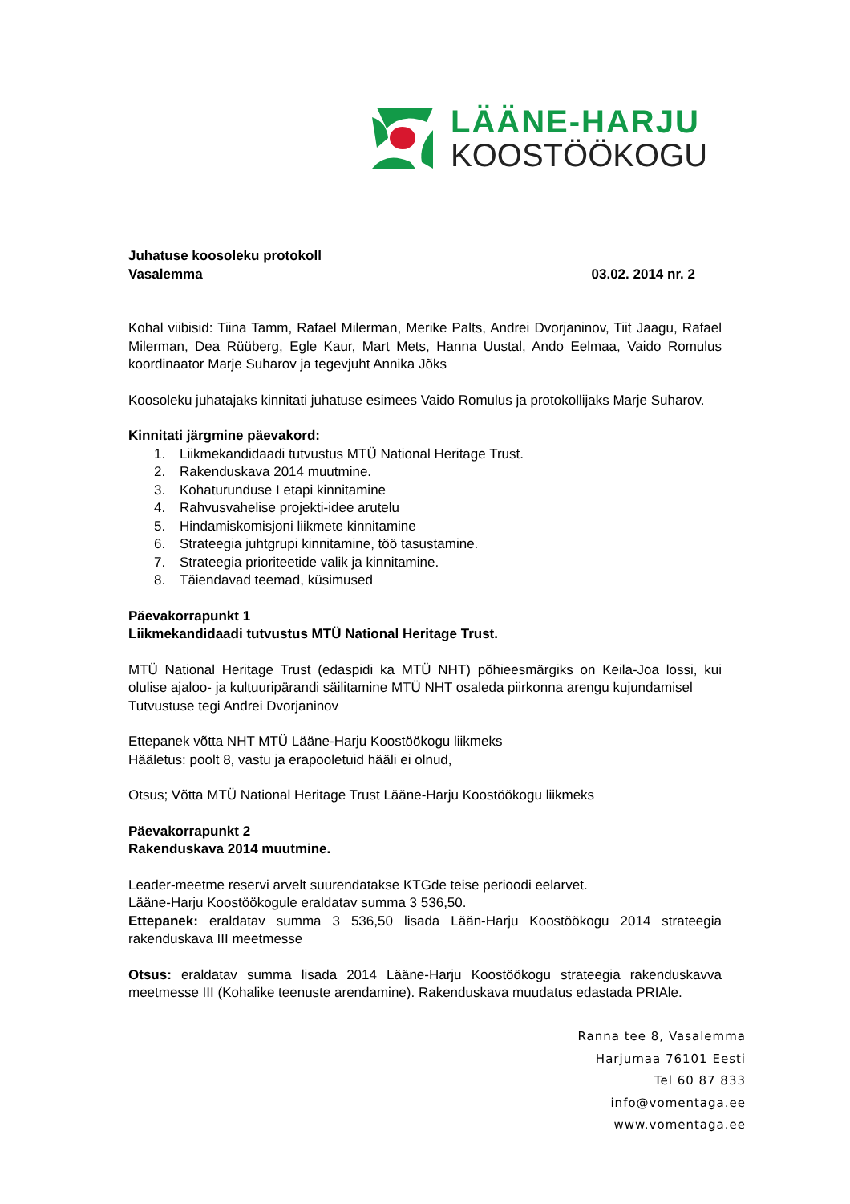LÄÄNE-HARJU
KOOSTÖÖKOGU
Juhatuse koosoleku protokoll
Vasalemma 03.02. 2014 nr. 2
Kohal viibisid: Tiina Tamm, Rafael Milerman, Merike Palts, Andrei Dvorjaninov, Tiit Jaagu, Rafael Milerman, Dea Rüüberg, Egle Kaur, Mart Mets, Hanna Uustal, Ando Eelmaa, Vaido Romulus koordinaator Marje Suharov ja tegevjuht Annika Jõks
Koosoleku juhatajaks kinnitati juhatuse esimees Vaido Romulus ja protokollijaks Marje Suharov.
Kinnitati järgmine päevakord:
1. Liikmekandidaadi tutvustus MTÜ National Heritage Trust.
2. Rakenduskava 2014 muutmine.
3. Kohaturunduse I etapi kinnitamine
4. Rahvusvahelise projekti-idee arutelu
5. Hindamiskomisjoni liikmete kinnitamine
6. Strateegia juhtgrupi kinnitamine, töö tasustamine.
7. Strateegia prioriteetide valik ja kinnitamine.
8. Täiendavad teemad, küsimused
Päevakorrapunkt 1
Liikmekandidaadi tutvustus MTÜ National Heritage Trust.
MTÜ National Heritage Trust (edaspidi ka MTÜ NHT) põhieesmärgiks on Keila-Joa lossi, kui olulise ajaloo- ja kultuuripärandi säilitamine MTÜ NHT osaleda piirkonna arengu kujundamisel
Tutvustuse tegi Andrei Dvorjaninov
Ettepanek võtta NHT MTÜ Lääne-Harju Koostöökogu liikmeks
Hääletus: poolt 8, vastu ja erapooletuid hääli ei olnud,
Otsus; Võtta MTÜ National Heritage Trust Lääne-Harju Koostöökogu liikmeks
Päevakorrapunkt 2
Rakenduskava 2014 muutmine.
Leader-meetme reservi arvelt suurendatakse KTGde teise perioodi eelarvet.
Lääne-Harju Koostöökogule eraldatav summa 3 536,50.
Ettepanek: eraldatav summa 3 536,50 lisada Lään-Harju Koostöökogu 2014 strateegia rakenduskava III meetmesse
Otsus: eraldatav summa lisada 2014 Lääne-Harju Koostöökogu strateegia rakenduskavva meetmesse III (Kohalike teenuste arendamine). Rakenduskava muudatus edastada PRIAle.
Ranna tee 8, Vasalemma
Harjumaa 76101 Eesti
Tel 60 87 833
info@vomentaga.ee
www.vomentaga.ee